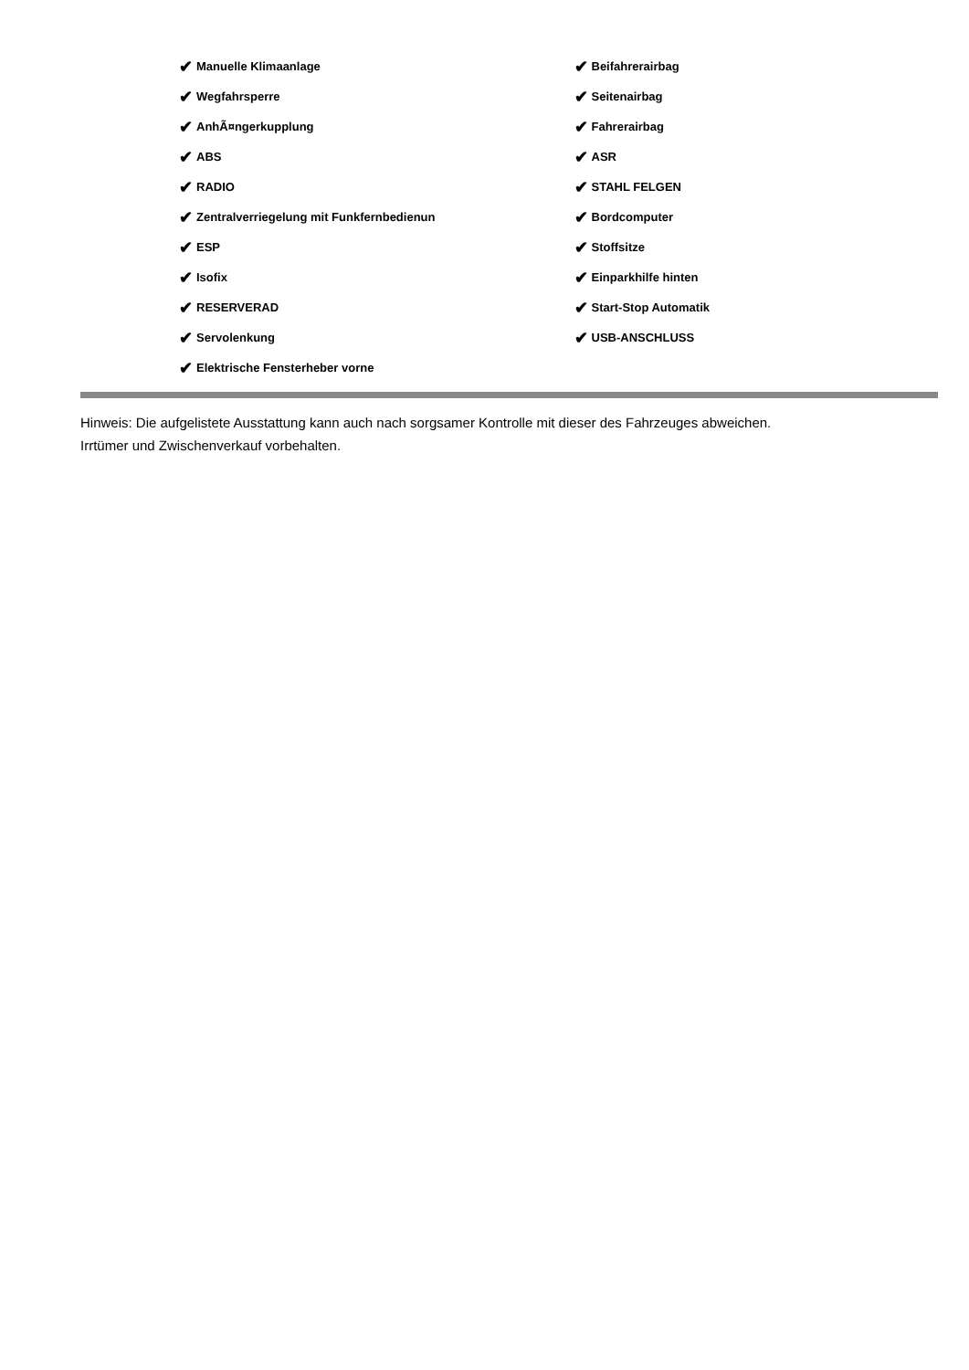✔ Manuelle Klimaanlage
✔ Wegfahrsperre
✔ AnhÃ¤ngerkupplung
✔ ABS
✔ RADIO
✔ Zentralverriegelung mit Funkfernbedienun
✔ ESP
✔ Isofix
✔ RESERVERAD
✔ Servolenkung
✔ Elektrische Fensterheber vorne
✔ Beifahrerairbag
✔ Seitenairbag
✔ Fahrerairbag
✔ ASR
✔ STAHL FELGEN
✔ Bordcomputer
✔ Stoffsitze
✔ Einparkhilfe hinten
✔ Start-Stop Automatik
✔ USB-ANSCHLUSS
Hinweis: Die aufgelistete Ausstattung kann auch nach sorgsamer Kontrolle mit dieser des Fahrzeuges abweichen. Irrtümer und Zwischenverkauf vorbehalten.